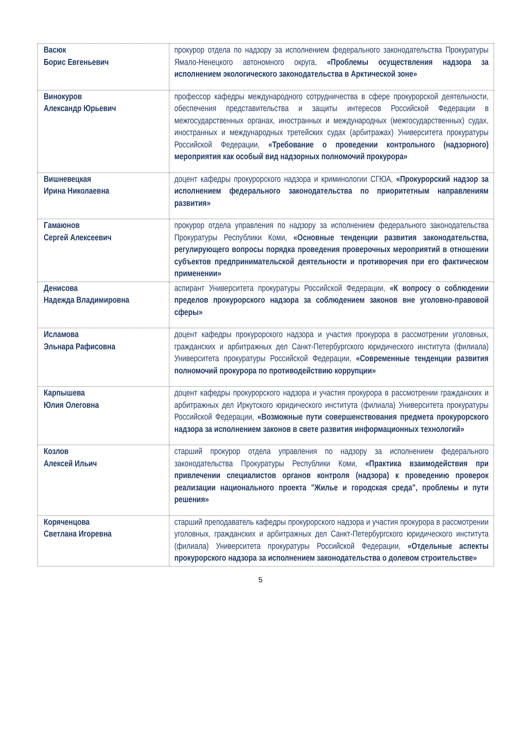| Васюк Борис Евгеньевич | прокурор отдела по надзору за исполнением федерального законодательства Прокуратуры Ямало-Ненецкого автономного округа, «Проблемы осуществления надзора за исполнением экологического законодательства в Арктической зоне» |
| Винокуров Александр Юрьевич | профессор кафедры международного сотрудничества в сфере прокурорской деятельности, обеспечения представительства и защиты интересов Российской Федерации в межгосударственных органах, иностранных и международных (межгосударственных) судах, иностранных и международных третейских судах (арбитражах) Университета прокуратуры Российской Федерации, «Требование о проведении контрольного (надзорного) мероприятия как особый вид надзорных полномочий прокурора» |
| Вишневецкая Ирина Николаевна | доцент кафедры прокурорского надзора и криминологии СГЮА, «Прокурорский надзор за исполнением федерального законодательства по приоритетным направлениям развития» |
| Гамаюнов Сергей Алексеевич | прокурор отдела управления по надзору за исполнением федерального законодательства Прокуратуры Республики Коми, «Основные тенденции развития законодательства, регулирующего вопросы порядка проведения проверочных мероприятий в отношении субъектов предпринимательской деятельности и противоречия при его фактическом применении» |
| Денисова Надежда Владимировна | аспирант Университета прокуратуры Российской Федерации, «К вопросу о соблюдении пределов прокурорского надзора за соблюдением законов вне уголовно-правовой сферы» |
| Исламова Эльнара Рафисовна | доцент кафедры прокурорского надзора и участия прокурора в рассмотрении уголовных, гражданских и арбитражных дел Санкт-Петербургского юридического института (филиала) Университета прокуратуры Российской Федерации, «Современные тенденции развития полномочий прокурора по противодействию коррупции» |
| Карпышева Юлия Олеговна | доцент кафедры прокурорского надзора и участия прокурора в рассмотрении гражданских и арбитражных дел Иркутского юридического института (филиала) Университета прокуратуры Российской Федерации, «Возможные пути совершенствования предмета прокурорского надзора за исполнением законов в свете развития информационных технологий» |
| Козлов Алексей Ильич | старший прокурор отдела управления по надзору за исполнением федерального законодательства Прокуратуры Республики Коми, «Практика взаимодействия при привлечении специалистов органов контроля (надзора) к проведению проверок реализации национального проекта "Жилье и городская среда", проблемы и пути решения» |
| Коряченцова Светлана Игоревна | старший преподаватель кафедры прокурорского надзора и участия прокурора в рассмотрении уголовных, гражданских и арбитражных дел Санкт-Петербургского юридического института (филиала) Университета прокуратуры Российской Федерации, «Отдельные аспекты прокурорского надзора за исполнением законодательства о долевом строительстве» |
5